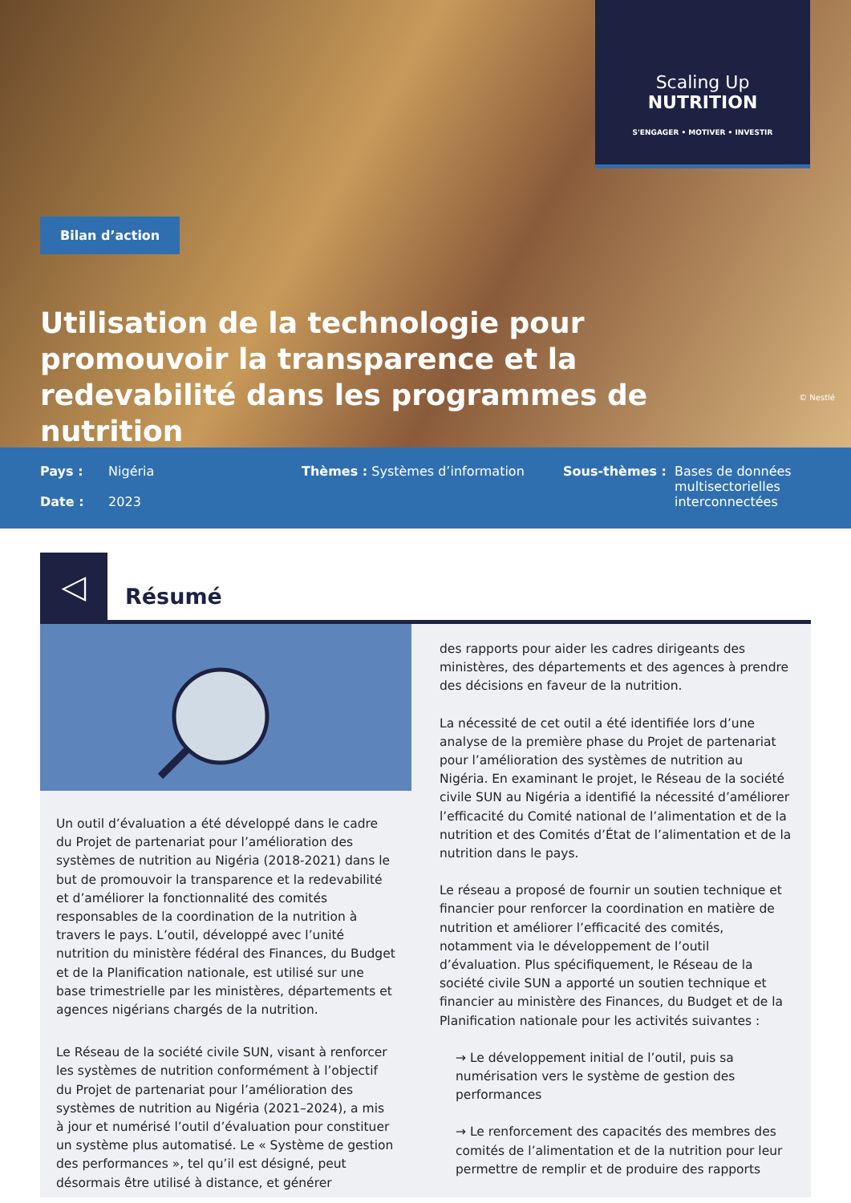Scaling Up
NUTRITION
S'ENGAGER • MOTIVER • INVESTIR
Bilan d’action
Utilisation de la technologie pour promouvoir la transparence et la redevabilité dans les programmes de nutrition
© Nestlé
Pays : Nigéria
Date : 2023
Thèmes : Systèmes d’information Sous-thèmes : Bases de données
multisectorielles
interconnectées
◁
Résumé
Un outil d’évaluation a été développé dans le cadre du Projet de partenariat pour l’amélioration des systèmes de nutrition au Nigéria (2018-2021) dans le but de promouvoir la transparence et la redevabilité et d’améliorer la fonctionnalité des comités responsables de la coordination de la nutrition à travers le pays. L’outil, développé avec l’unité nutrition du ministère fédéral des Finances, du Budget et de la Planification nationale, est utilisé sur une base trimestrielle par les ministères, départements et agences nigérians chargés de la nutrition.
Le Réseau de la société civile SUN, visant à renforcer les systèmes de nutrition conformément à l’objectif du Projet de partenariat pour l’amélioration des systèmes de nutrition au Nigéria (2021–2024), a mis à jour et numérisé l’outil d’évaluation pour constituer un système plus automatisé. Le « Système de gestion des performances », tel qu’il est désigné, peut désormais être utilisé à distance, et générer
des rapports pour aider les cadres dirigeants des ministères, des départements et des agences à prendre des décisions en faveur de la nutrition.
La nécessité de cet outil a été identifiée lors d’une analyse de la première phase du Projet de partenariat pour l’amélioration des systèmes de nutrition au Nigéria. En examinant le projet, le Réseau de la société civile SUN au Nigéria a identifié la nécessité d’améliorer l’efficacité du Comité national de l’alimentation et de la nutrition et des Comités d’État de l’alimentation et de la nutrition dans le pays.
Le réseau a proposé de fournir un soutien technique et financier pour renforcer la coordination en matière de nutrition et améliorer l’efficacité des comités, notamment via le développement de l’outil d’évaluation. Plus spécifiquement, le Réseau de la société civile SUN a apporté un soutien technique et financier au ministère des Finances, du Budget et de la Planification nationale pour les activités suivantes :
→ Le développement initial de l’outil, puis sa numérisation vers le système de gestion des performances
→ Le renforcement des capacités des membres des comités de l’alimentation et de la nutrition pour leur permettre de remplir et de produire des rapports